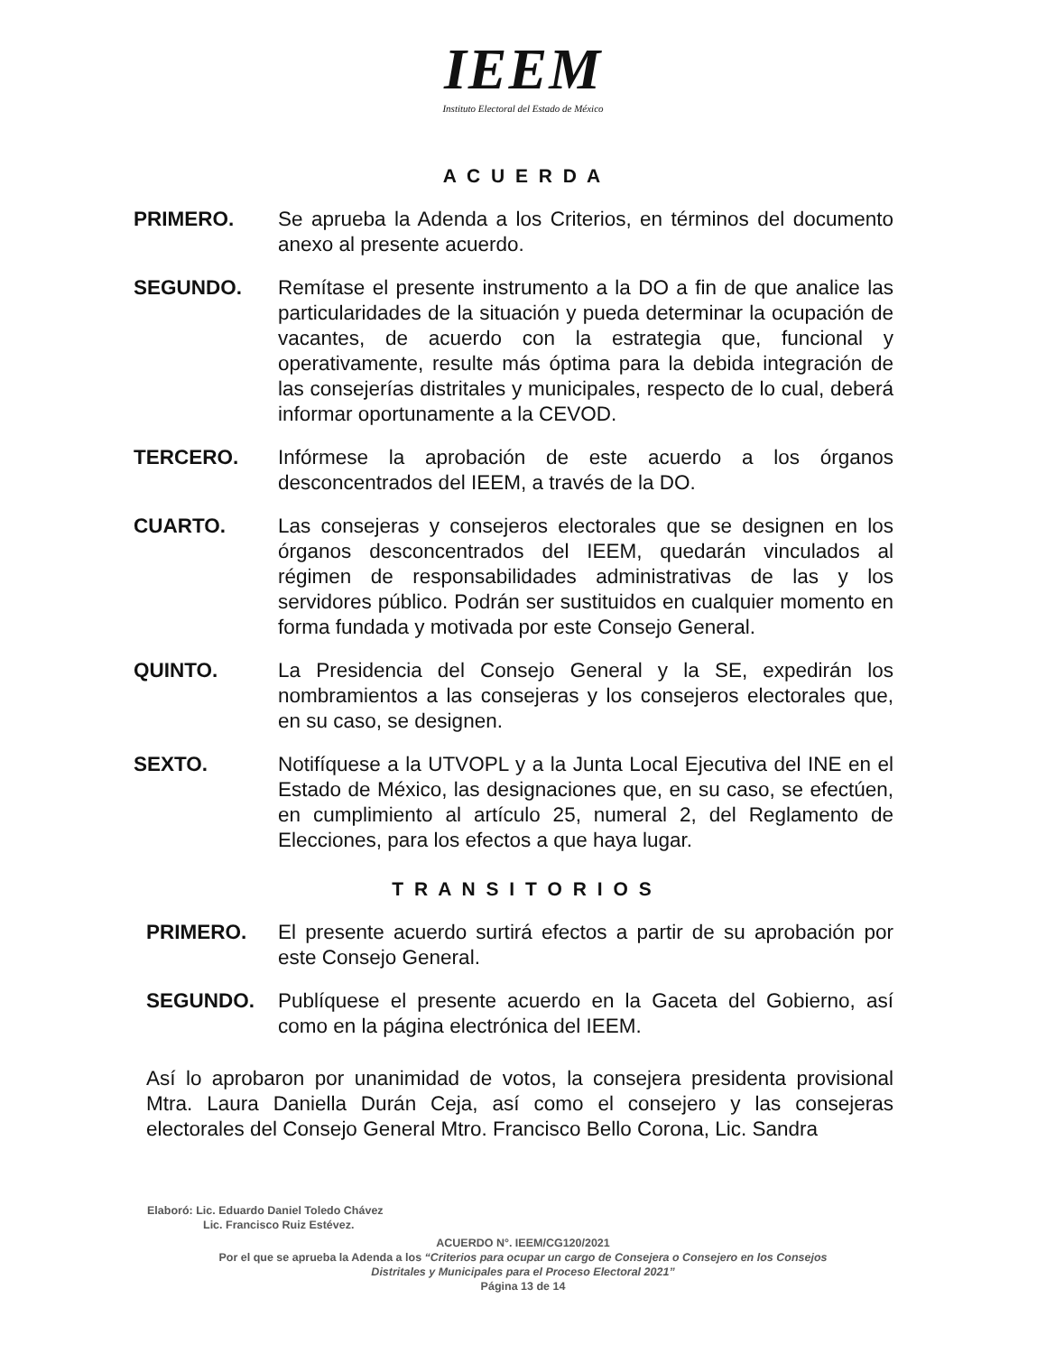IEEM
Instituto Electoral del Estado de México
A C U E R D A
PRIMERO. Se aprueba la Adenda a los Criterios, en términos del documento anexo al presente acuerdo.
SEGUNDO. Remítase el presente instrumento a la DO a fin de que analice las particularidades de la situación y pueda determinar la ocupación de vacantes, de acuerdo con la estrategia que, funcional y operativamente, resulte más óptima para la debida integración de las consejerías distritales y municipales, respecto de lo cual, deberá informar oportunamente a la CEVOD.
TERCERO. Infórmese la aprobación de este acuerdo a los órganos desconcentrados del IEEM, a través de la DO.
CUARTO. Las consejeras y consejeros electorales que se designen en los órganos desconcentrados del IEEM, quedarán vinculados al régimen de responsabilidades administrativas de las y los servidores público. Podrán ser sustituidos en cualquier momento en forma fundada y motivada por este Consejo General.
QUINTO. La Presidencia del Consejo General y la SE, expedirán los nombramientos a las consejeras y los consejeros electorales que, en su caso, se designen.
SEXTO. Notifíquese a la UTVOPL y a la Junta Local Ejecutiva del INE en el Estado de México, las designaciones que, en su caso, se efectúen, en cumplimiento al artículo 25, numeral 2, del Reglamento de Elecciones, para los efectos a que haya lugar.
T R A N S I T O R I O S
PRIMERO. El presente acuerdo surtirá efectos a partir de su aprobación por este Consejo General.
SEGUNDO. Publíquese el presente acuerdo en la Gaceta del Gobierno, así como en la página electrónica del IEEM.
Así lo aprobaron por unanimidad de votos, la consejera presidenta provisional Mtra. Laura Daniella Durán Ceja, así como el consejero y las consejeras electorales del Consejo General Mtro. Francisco Bello Corona, Lic. Sandra
Elaboró: Lic. Eduardo Daniel Toledo Chávez
Lic. Francisco Ruiz Estévez.
ACUERDO N°. IEEM/CG120/2021
Por el que se aprueba la Adenda a los “Criterios para ocupar un cargo de Consejera o Consejero en los Consejos
Distritales y Municipales para el Proceso Electoral 2021”
Página 13 de 14